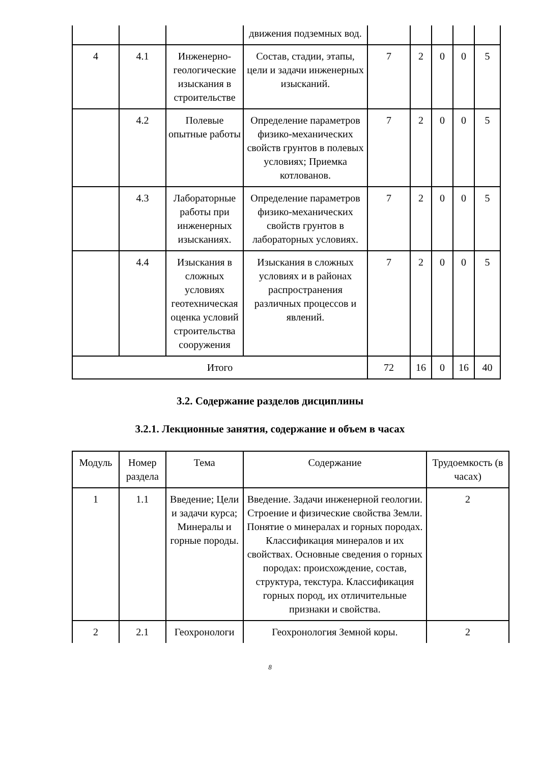| | | | движения подземных вод. | | | | | |
| 4 | 4.1 | Инженерно-геологические изыскания в строительстве | Состав, стадии, этапы, цели и задачи инженерных изысканий. | 7 | 2 | 0 | 0 | 5 |
| | 4.2 | Полевые опытные работы | Определение параметров физико-механических свойств грунтов в полевых условиях; Приемка котлованов. | 7 | 2 | 0 | 0 | 5 |
| | 4.3 | Лабораторные работы при инженерных изысканиях. | Определение параметров физико-механических свойств грунтов в лабораторных условиях. | 7 | 2 | 0 | 0 | 5 |
| | 4.4 | Изыскания в сложных условиях геотехническая оценка условий строительства сооружения | Изыскания в сложных условиях и в районах распространения различных процессов и явлений. | 7 | 2 | 0 | 0 | 5 |
| Итого | | | | 72 | 16 | 0 | 16 | 40 |
3.2. Содержание разделов дисциплины
3.2.1. Лекционные занятия, содержание и объем в часах
| Модуль | Номер раздела | Тема | Содержание | Трудоемкость (в часах) |
| --- | --- | --- | --- | --- |
| 1 | 1.1 | Введение; Цели и задачи курса; Минералы и горные породы. | Введение. Задачи инженерной геологии. Строение и физические свойства Земли. Понятие о минералах и горных породах. Классификация минералов и их свойствах. Основные сведения о горных породах: происхождение, состав, структура, текстура. Классификация горных пород, их отличительные признаки и свойства. | 2 |
| 2 | 2.1 | Геохронологи | Геохронология Земной коры. | 2 |
8